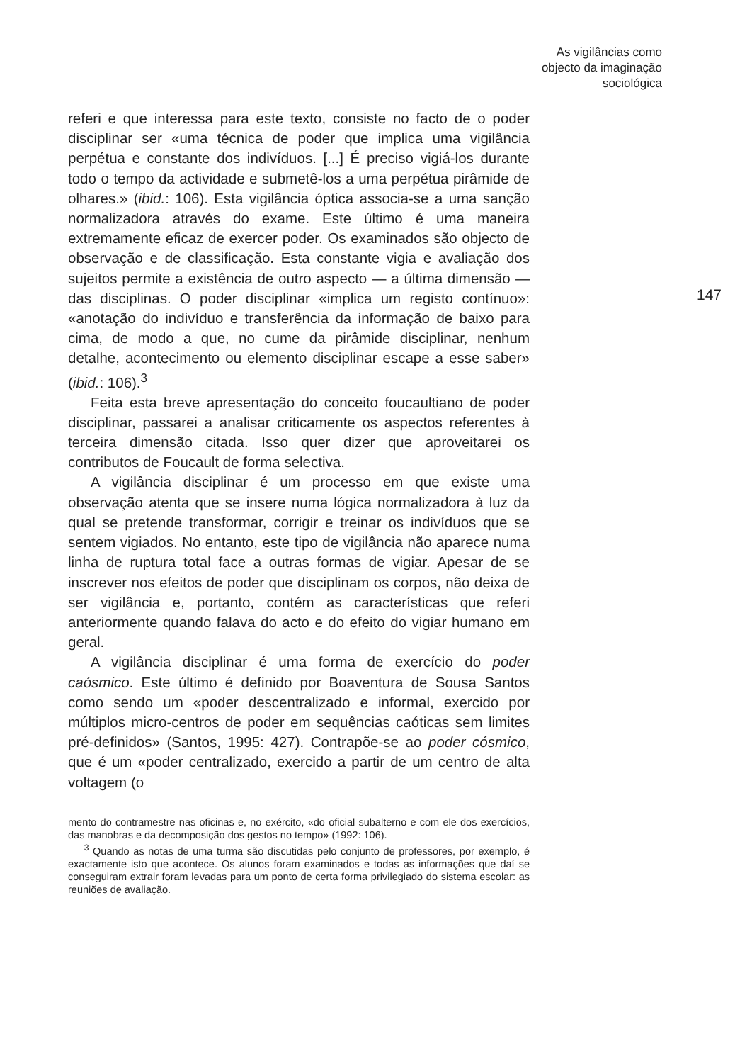As vigilâncias como
objecto da imaginação
sociológica
referi e que interessa para este texto, consiste no facto de o poder disciplinar ser «uma técnica de poder que implica uma vigilância perpétua e constante dos indivíduos. [...] É preciso vigiá-los durante todo o tempo da actividade e submetê-los a uma perpétua pirâmide de olhares.» (ibid.: 106). Esta vigilância óptica associa-se a uma sanção normalizadora através do exame. Este último é uma maneira extremamente eficaz de exercer poder. Os examinados são objecto de observação e de classificação. Esta constante vigia e avaliação dos sujeitos permite a existência de outro aspecto — a última dimensão — das disciplinas. O poder disciplinar «implica um registo contínuo»: «anotação do indivíduo e transferência da informação de baixo para cima, de modo a que, no cume da pirâmide disciplinar, nenhum detalhe, acontecimento ou elemento disciplinar escape a esse saber» (ibid.: 106).<sup>3</sup>
Feita esta breve apresentação do conceito foucaultiano de poder disciplinar, passarei a analisar criticamente os aspectos referentes à terceira dimensão citada. Isso quer dizer que aproveitarei os contributos de Foucault de forma selectiva.
A vigilância disciplinar é um processo em que existe uma observação atenta que se insere numa lógica normalizadora à luz da qual se pretende transformar, corrigir e treinar os indivíduos que se sentem vigiados. No entanto, este tipo de vigilância não aparece numa linha de ruptura total face a outras formas de vigiar. Apesar de se inscrever nos efeitos de poder que disciplinam os corpos, não deixa de ser vigilância e, portanto, contém as características que referi anteriormente quando falava do acto e do efeito do vigiar humano em geral.
A vigilância disciplinar é uma forma de exercício do poder caósmico. Este último é definido por Boaventura de Sousa Santos como sendo um «poder descentralizado e informal, exercido por múltiplos micro-centros de poder em sequências caóticas sem limites pré-definidos» (Santos, 1995: 427). Contrapõe-se ao poder cósmico, que é um «poder centralizado, exercido a partir de um centro de alta voltagem (o
147
mento do contramestre nas oficinas e, no exército, «do oficial subalterno e com ele dos exercícios, das manobras e da decomposição dos gestos no tempo» (1992: 106).
<sup>3</sup> Quando as notas de uma turma são discutidas pelo conjunto de professores, por exemplo, é exactamente isto que acontece. Os alunos foram examinados e todas as informações que daí se conseguiram extrair foram levadas para um ponto de certa forma privilegiado do sistema escolar: as reuniões de avaliação.